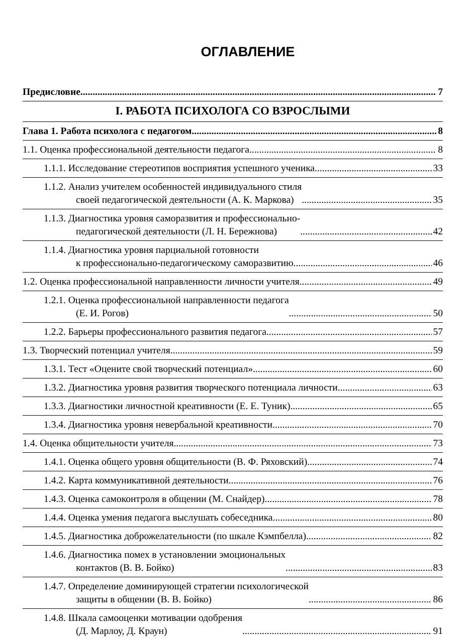ОГЛАВЛЕНИЕ
Предисловие 7
I. РАБОТА ПСИХОЛОГА СО ВЗРОСЛЫМИ
Глава 1. Работа психолога с педагогом 8
1.1. Оценка профессиональной деятельности педагога 8
1.1.1. Исследование стереотипов восприятия успешного ученика 33
1.1.2. Анализ учителем особенностей индивидуального стиля
своей педагогической деятельности (А. К. Маркова) 35
1.1.3. Диагностика уровня саморазвития и профессионально-
педагогической деятельности (Л. Н. Бережнова) 42
1.1.4. Диагностика уровня парциальной готовности
к профессионально-педагогическому саморазвитию 46
1.2. Оценка профессиональной направленности личности учителя 49
1.2.1. Оценка профессиональной направленности педагога
(Е. И. Рогов) 50
1.2.2. Барьеры профессионального развития педагога 57
1.3. Творческий потенциал учителя 59
1.3.1. Тест «Оцените свой творческий потенциал» 60
1.3.2. Диагностика уровня развития творческого потенциала личности 63
1.3.3. Диагностики личностной креативности (Е. Е. Туник) 65
1.3.4. Диагностика уровня невербальной креативности 70
1.4. Оценка общительности учителя 73
1.4.1. Оценка общего уровня общительности (В. Ф. Ряховский) 74
1.4.2. Карта коммуникативной деятельности 76
1.4.3. Оценка самоконтроля в общении (М. Снайдер) 78
1.4.4. Оценка умения педагога выслушать собеседника 80
1.4.5. Диагностика доброжелательности (по шкале Кэмпбелла) 82
1.4.6. Диагностика помех в установлении эмоциональных
контактов (В. В. Бойко) 83
1.4.7. Определение доминирующей стратегии психологической
защиты в общении (В. В. Бойко) 86
1.4.8. Шкала самооценки мотивации одобрения
(Д. Марлоу, Д. Краун) 91